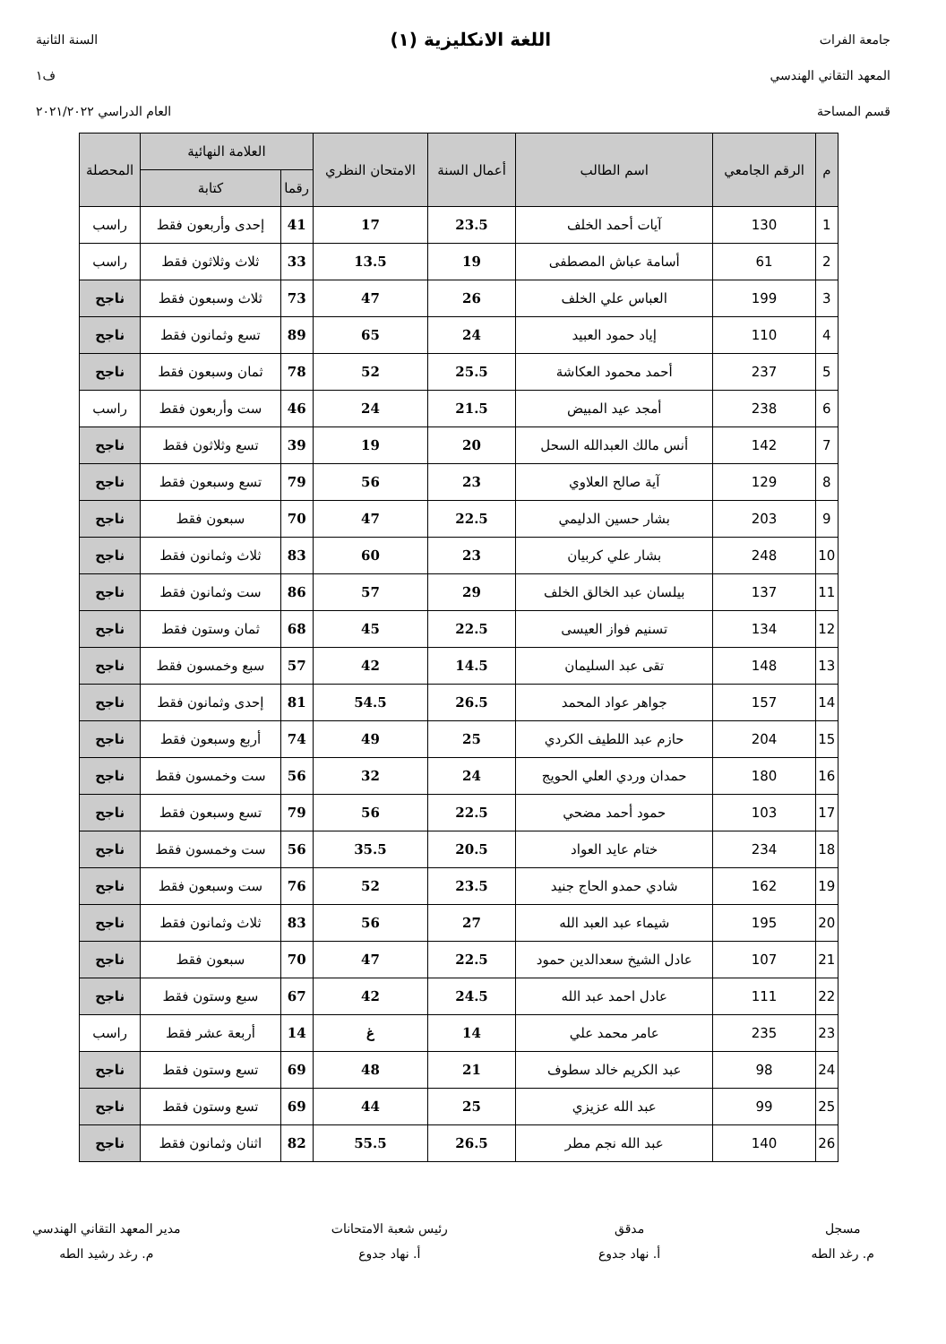جامعة الفرات
المعهد التقاني الهندسي
قسم المساحة
اللغة الانكليزية (١)
السنة الثانية
ف١
العام الدراسي ٢٠٢١/٢٠٢٢
| م | الرقم الجامعي | اسم الطالب | أعمال السنة | الامتحان النظري | العلامة النهائية | | المحصلة |
| --- | --- | --- | --- | --- | --- | --- | --- |
| | | | | | رقما | كتابة | |
| 1 | 130 | آيات أحمد الخلف | 23.5 | 17 | 41 | إحدى وأربعون فقط | راسب |
| 2 | 61 | أسامة عباش المصطفى | 19 | 13.5 | 33 | ثلاث وثلاثون فقط | راسب |
| 3 | 199 | العباس علي الخلف | 26 | 47 | 73 | ثلاث وسبعون فقط | ناجح |
| 4 | 110 | إياد حمود العبيد | 24 | 65 | 89 | تسع وثمانون فقط | ناجح |
| 5 | 237 | أحمد محمود العكاشة | 25.5 | 52 | 78 | ثمان وسبعون فقط | ناجح |
| 6 | 238 | أمجد عيد المبيض | 21.5 | 24 | 46 | ست وأربعون فقط | راسب |
| 7 | 142 | أنس مالك العبدالله السحل | 20 | 19 | 39 | تسع وثلاثون فقط | ناجح |
| 8 | 129 | آية صالح العلاوي | 23 | 56 | 79 | تسع وسبعون فقط | ناجح |
| 9 | 203 | بشار حسين الدليمي | 22.5 | 47 | 70 | سبعون فقط | ناجح |
| 10 | 248 | بشار علي كربيان | 23 | 60 | 83 | ثلاث وثمانون فقط | ناجح |
| 11 | 137 | بيلسان عبد الخالق الخلف | 29 | 57 | 86 | ست وثمانون فقط | ناجح |
| 12 | 134 | تسنيم فواز العيسى | 22.5 | 45 | 68 | ثمان وستون فقط | ناجح |
| 13 | 148 | تقى عبد السليمان | 14.5 | 42 | 57 | سبع وخمسون فقط | ناجح |
| 14 | 157 | جواهر عواد المحمد | 26.5 | 54.5 | 81 | إحدى وثمانون فقط | ناجح |
| 15 | 204 | حازم عبد اللطيف الكردي | 25 | 49 | 74 | أربع وسبعون فقط | ناجح |
| 16 | 180 | حمدان وردي العلي الحويج | 24 | 32 | 56 | ست وخمسون فقط | ناجح |
| 17 | 103 | حمود أحمد مضحي | 22.5 | 56 | 79 | تسع وسبعون فقط | ناجح |
| 18 | 234 | ختام عايد العواد | 20.5 | 35.5 | 56 | ست وخمسون فقط | ناجح |
| 19 | 162 | شادي حمدو الحاج جنيد | 23.5 | 52 | 76 | ست وسبعون فقط | ناجح |
| 20 | 195 | شيماء عبد العبد الله | 27 | 56 | 83 | ثلاث وثمانون فقط | ناجح |
| 21 | 107 | عادل الشيخ سعدالدين حمود | 22.5 | 47 | 70 | سبعون فقط | ناجح |
| 22 | 111 | عادل احمد عبد الله | 24.5 | 42 | 67 | سبع وستون فقط | ناجح |
| 23 | 235 | عامر محمد علي | 14 | غ | 14 | أربعة عشر فقط | راسب |
| 24 | 98 | عبد الكريم خالد سطوف | 21 | 48 | 69 | تسع وستون فقط | ناجح |
| 25 | 99 | عبد الله عزيزي | 25 | 44 | 69 | تسع وستون فقط | ناجح |
| 26 | 140 | عبد الله نجم مطر | 26.5 | 55.5 | 82 | اثنان وثمانون فقط | ناجح |
مسجل
م. رغد الطه
مدقق
أ. نهاد جدوع
رئيس شعبة الامتحانات
أ. نهاد جدوع
مدير المعهد التقاني الهندسي
م. رغد رشيد الطه